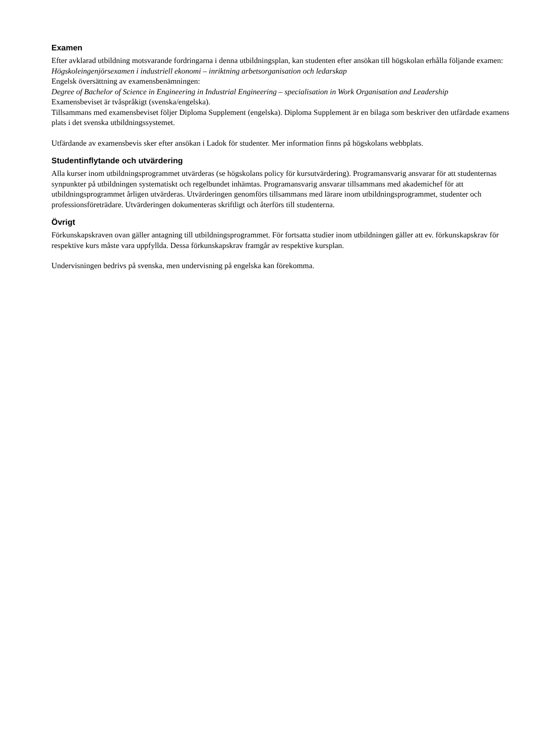Examen
Efter avklarad utbildning motsvarande fordringarna i denna utbildningsplan, kan studenten efter ansökan till högskolan erhålla följande examen:
Högskoleingenjörsexamen i industriell ekonomi – inriktning arbetsorganisation och ledarskap
Engelsk översättning av examensbenämningen:
Degree of Bachelor of Science in Engineering in Industrial Engineering – specialisation in Work Organisation and Leadership
Examensbeviset är tvåspråkigt (svenska/engelska).
Tillsammans med examensbeviset följer Diploma Supplement (engelska). Diploma Supplement är en bilaga som beskriver den utfärdade examens plats i det svenska utbildningssystemet.
Utfärdande av examensbevis sker efter ansökan i Ladok för studenter. Mer information finns på högskolans webbplats.
Studentinflytande och utvärdering
Alla kurser inom utbildningsprogrammet utvärderas (se högskolans policy för kursutvärdering). Programansvarig ansvarar för att studenternas synpunkter på utbildningen systematiskt och regelbundet inhämtas. Programansvarig ansvarar tillsammans med akademichef för att utbildningsprogrammet årligen utvärderas. Utvärderingen genomförs tillsammans med lärare inom utbildningsprogrammet, studenter och professionsföreträdare. Utvärderingen dokumenteras skriftligt och återförs till studenterna.
Övrigt
Förkunskapskraven ovan gäller antagning till utbildningsprogrammet. För fortsatta studier inom utbildningen gäller att ev. förkunskapskrav för respektive kurs måste vara uppfyllda. Dessa förkunskapskrav framgår av respektive kursplan.
Undervisningen bedrivs på svenska, men undervisning på engelska kan förekomma.